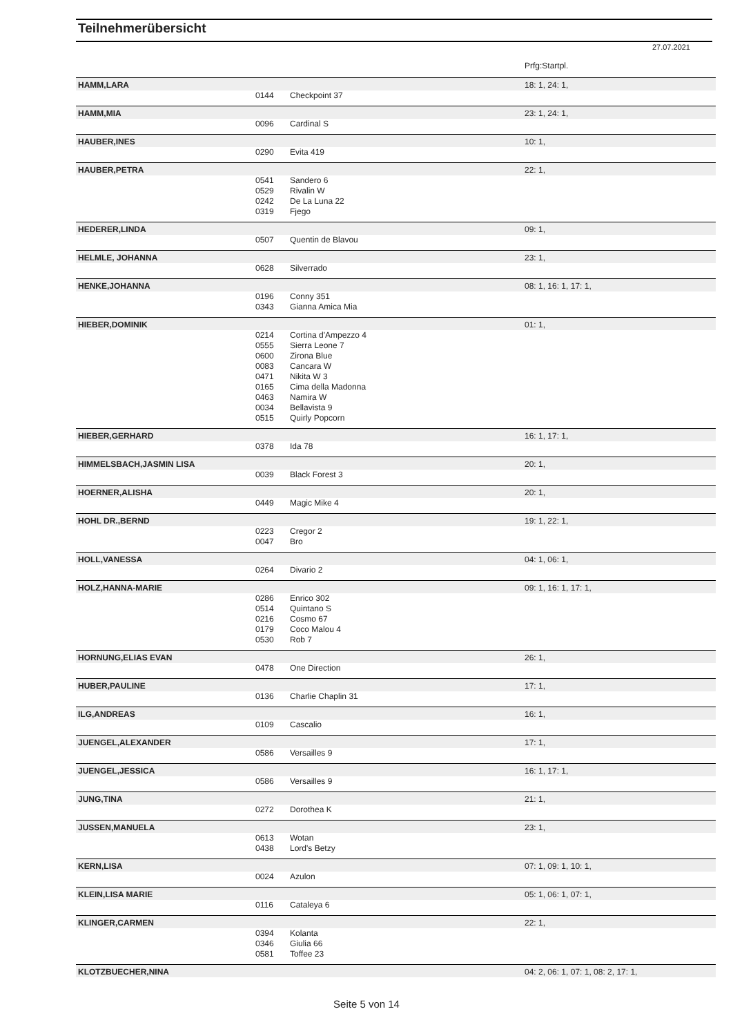Teilnehmerübersicht
27.07.2021
| | | | Prfg:Startpl. |
| HAMM,LARA | | | 18: 1, 24: 1, |
| | 0144 | Checkpoint 37 | |
| HAMM,MIA | | | 23: 1, 24: 1, |
| | 0096 | Cardinal S | |
| HAUBER,INES | | | 10: 1, |
| | 0290 | Evita 419 | |
| HAUBER,PETRA | | | 22: 1, |
| | 0541 | Sandero 6 | |
| | 0529 | Rivalin W | |
| | 0242 | De La Luna 22 | |
| | 0319 | Fjego | |
| HEDERER,LINDA | | | 09: 1, |
| | 0507 | Quentin de Blavou | |
| HELMLE, JOHANNA | | | 23: 1, |
| | 0628 | Silverrado | |
| HENKE,JOHANNA | | | 08: 1, 16: 1, 17: 1, |
| | 0196 | Conny 351 | |
| | 0343 | Gianna Amica Mia | |
| HIEBER,DOMINIK | | | 01: 1, |
| | 0214 | Cortina d'Ampezzo 4 | |
| | 0555 | Sierra Leone 7 | |
| | 0600 | Zirona Blue | |
| | 0083 | Cancara W | |
| | 0471 | Nikita W 3 | |
| | 0165 | Cima della Madonna | |
| | 0463 | Namira W | |
| | 0034 | Bellavista 9 | |
| | 0515 | Quirly Popcorn | |
| HIEBER,GERHARD | | | 16: 1, 17: 1, |
| | 0378 | Ida 78 | |
| HIMMELSBACH,JASMIN LISA | | | 20: 1, |
| | 0039 | Black Forest 3 | |
| HOERNER,ALISHA | | | 20: 1, |
| | 0449 | Magic Mike 4 | |
| HOHL DR.,BERND | | | 19: 1, 22: 1, |
| | 0223 | Cregor 2 | |
| | 0047 | Bro | |
| HOLL,VANESSA | | | 04: 1, 06: 1, |
| | 0264 | Divario 2 | |
| HOLZ,HANNA-MARIE | | | 09: 1, 16: 1, 17: 1, |
| | 0286 | Enrico 302 | |
| | 0514 | Quintano S | |
| | 0216 | Cosmo 67 | |
| | 0179 | Coco Malou 4 | |
| | 0530 | Rob 7 | |
| HORNUNG,ELIAS EVAN | | | 26: 1, |
| | 0478 | One Direction | |
| HUBER,PAULINE | | | 17: 1, |
| | 0136 | Charlie Chaplin 31 | |
| ILG,ANDREAS | | | 16: 1, |
| | 0109 | Cascalio | |
| JUENGEL,ALEXANDER | | | 17: 1, |
| | 0586 | Versailles 9 | |
| JUENGEL,JESSICA | | | 16: 1, 17: 1, |
| | 0586 | Versailles 9 | |
| JUNG,TINA | | | 21: 1, |
| | 0272 | Dorothea K | |
| JUSSEN,MANUELA | | | 23: 1, |
| | 0613 | Wotan | |
| | 0438 | Lord's Betzy | |
| KERN,LISA | | | 07: 1, 09: 1, 10: 1, |
| | 0024 | Azulon | |
| KLEIN,LISA MARIE | | | 05: 1, 06: 1, 07: 1, |
| | 0116 | Cataleya 6 | |
| KLINGER,CARMEN | | | 22: 1, |
| | 0394 | Kolanta | |
| | 0346 | Giulia 66 | |
| | 0581 | Toffee 23 | |
| KLOTZBUECHER,NINA | | | 04: 2, 06: 1, 07: 1, 08: 2, 17: 1, |
Seite 5 von 14